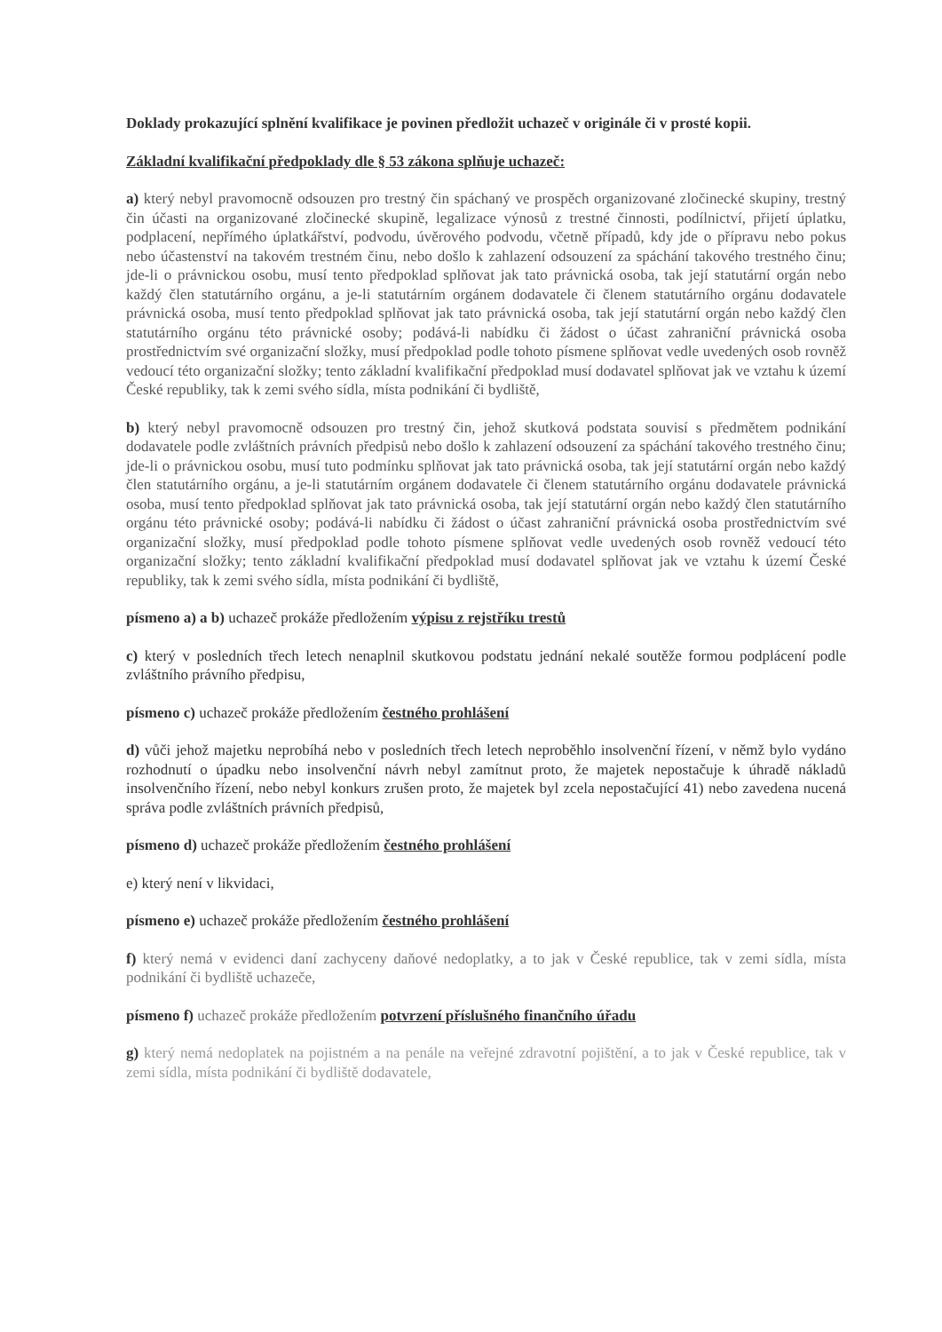Doklady prokazující splnění kvalifikace je povinen předložit uchazeč v originále či v prosté kopii.
Základní kvalifikační předpoklady dle § 53 zákona splňuje uchazeč:
a) který nebyl pravomocně odsouzen pro trestný čin spáchaný ve prospěch organizované zločinecké skupiny, trestný čin účasti na organizované zločinecké skupině, legalizace výnosů z trestné činnosti, podílnictví, přijetí úplatku, podplacení, nepřímého úplatkářství, podvodu, úvěrového podvodu, včetně případů, kdy jde o přípravu nebo pokus nebo účastenství na takovém trestném činu, nebo došlo k zahlazení odsouzení za spáchání takového trestného činu; jde-li o právnickou osobu, musí tento předpoklad splňovat jak tato právnická osoba, tak její statutární orgán nebo každý člen statutárního orgánu, a je-li statutárním orgánem dodavatele či členem statutárního orgánu dodavatele právnická osoba, musí tento předpoklad splňovat jak tato právnická osoba, tak její statutární orgán nebo každý člen statutárního orgánu této právnické osoby; podává-li nabídku či žádost o účast zahraniční právnická osoba prostřednictvím své organizační složky, musí předpoklad podle tohoto písmene splňovat vedle uvedených osob rovněž vedoucí této organizační složky; tento základní kvalifikační předpoklad musí dodavatel splňovat jak ve vztahu k území České republiky, tak k zemi svého sídla, místa podnikání či bydliště,
b) který nebyl pravomocně odsouzen pro trestný čin, jehož skutková podstata souvisí s předmětem podnikání dodavatele podle zvláštních právních předpisů nebo došlo k zahlazení odsouzení za spáchání takového trestného činu; jde-li o právnickou osobu, musí tuto podmínku splňovat jak tato právnická osoba, tak její statutární orgán nebo každý člen statutárního orgánu, a je-li statutárním orgánem dodavatele či členem statutárního orgánu dodavatele právnická osoba, musí tento předpoklad splňovat jak tato právnická osoba, tak její statutární orgán nebo každý člen statutárního orgánu této právnické osoby; podává-li nabídku či žádost o účast zahraniční právnická osoba prostřednictvím své organizační složky, musí předpoklad podle tohoto písmene splňovat vedle uvedených osob rovněž vedoucí této organizační složky; tento základní kvalifikační předpoklad musí dodavatel splňovat jak ve vztahu k území České republiky, tak k zemi svého sídla, místa podnikání či bydliště,
písmeno a) a b) uchazeč prokáže předložením výpisu z rejstříku trestů
c) který v posledních třech letech nenaplnil skutkovou podstatu jednání nekalé soutěže formou podplácení podle zvláštního právního předpisu,
písmeno c) uchazeč prokáže předložením čestného prohlášení
d) vůči jehož majetku neprobíhá nebo v posledních třech letech neproběhlo insolvenční řízení, v němž bylo vydáno rozhodnutí o úpadku nebo insolvenční návrh nebyl zamítnut proto, že majetek nepostačuje k úhradě nákladů insolvenčního řízení, nebo nebyl konkurs zrušen proto, že majetek byl zcela nepostačující 41) nebo zavedena nucená správa podle zvláštních právních předpisů,
písmeno d) uchazeč prokáže předložením čestného prohlášení
e) který není v likvidaci,
písmeno e) uchazeč prokáže předložením čestného prohlášení
f) který nemá v evidenci daní zachyceny daňové nedoplatky, a to jak v České republice, tak v zemi sídla, místa podnikání či bydliště uchazeče,
písmeno f) uchazeč prokáže předložením potvrzení příslušného finančního úřadu
g) který nemá nedoplatek na pojistném a na penále na veřejné zdravotní pojištění, a to jak v České republice, tak v zemi sídla, místa podnikání či bydliště dodavatele,